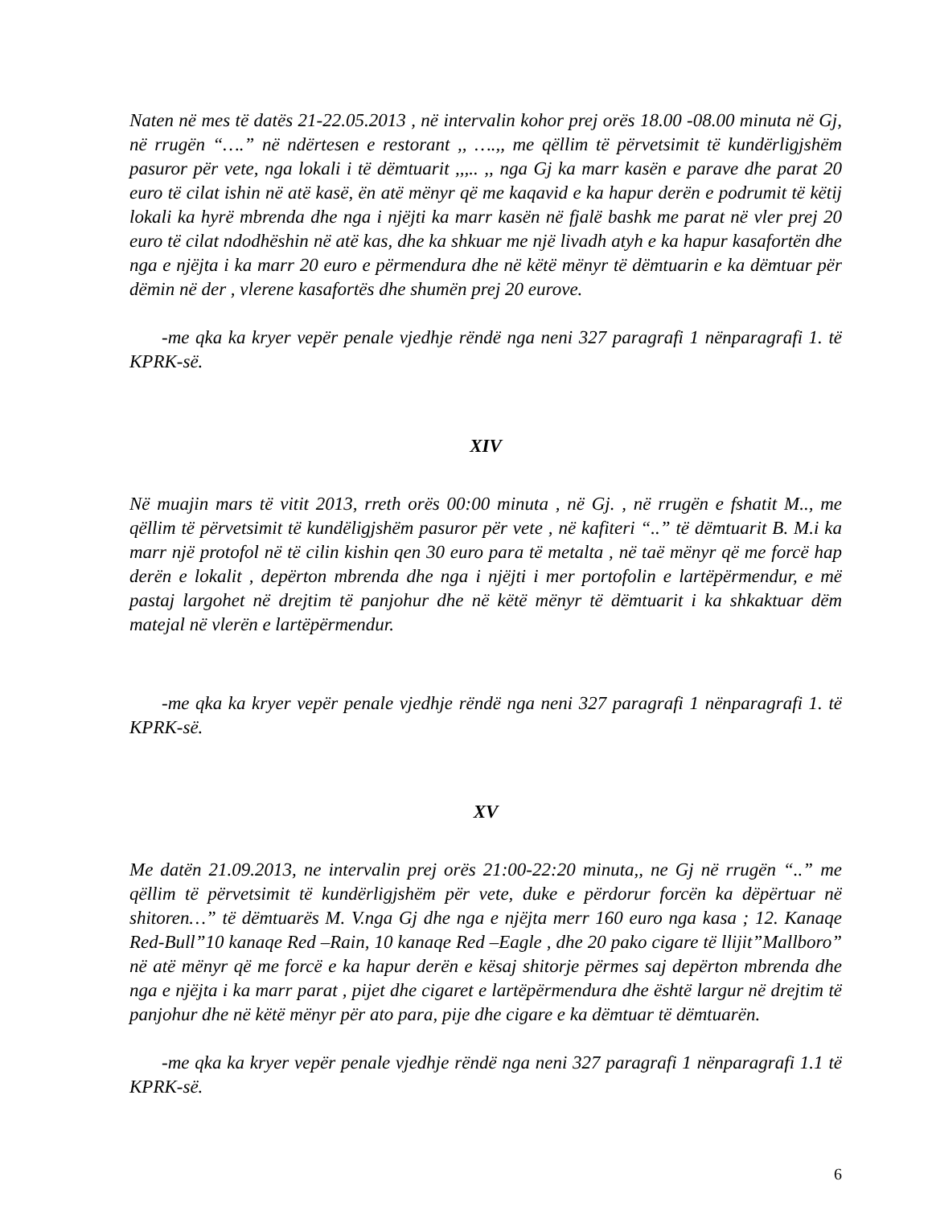Naten në mes të datës 21-22.05.2013 , në intervalin kohor prej orës 18.00 -08.00 minuta në Gj, në rrugën “….” në ndërtesen e restorant ,, ….,, me qëllim të përvetsimit të kundërligjshëm pasuror për vete, nga lokali i të dëmtuarit ,,,.. ,, nga Gj ka marr kasën e parave dhe parat 20 euro të cilat ishin në atë kasë, ën atë mënyr që me kaqavid e ka hapur derën e podrumit të këtij lokali ka hyrë mbrenda dhe nga i njëjti ka marr kasën në fjalë bashk me parat në vler prej 20 euro të cilat ndodhëshin në atë kas, dhe ka shkuar me një livadh atyh e ka hapur kasafortën dhe nga e njëjta i ka marr 20 euro e përmendura dhe në këtë mënyr të dëmtuarin e ka dëmtuar për dëmin në der , vlerene kasafortës dhe shumën prej 20 eurove.
-me qka ka kryer vepër penale vjedhje rëndë nga neni 327 paragrafi 1 nënparagrafi 1. të KPRK-së.
XIV
Në muajin mars të vitit 2013, rreth orës 00:00 minuta , në Gj. , në rrugën e fshatit M.., me qëllim të përvetsimit të kundëligjshëm pasuror për vete , në kafiteri “..” të dëmtuarit B. M.i ka marr një protofol në të cilin kishin qen 30 euro para të metalta , në taë mënyr që me forcë hap derën e lokalit , depërton mbrenda dhe nga i njëjti i mer portofolin e lartëpërmendur, e më pastaj largohet në drejtim të panjohur dhe në këtë mënyr të dëmtuarit i ka shkaktuar dëm matejal në vlerën e lartëpërmendur.
-me qka ka kryer vepër penale vjedhje rëndë nga neni 327 paragrafi 1 nënparagrafi 1. të KPRK-së.
XV
Me datën 21.09.2013, ne intervalin prej orës 21:00-22:20 minuta,, ne Gj në rrugën “..” me qëllim të përvetsimit të kundërligjshëm për vete, duke e përdorur forcën ka dëpërtuar në shitoren…” të dëmtuarës M. V.nga Gj dhe nga e njëjta merr 160 euro nga kasa ; 12. Kanaqe Red-Bull”10 kanaqe Red –Rain, 10 kanaqe Red –Eagle , dhe 20 pako cigare të llijit”Mallboro” në atë mënyr që me forcë e ka hapur derën e kësaj shitorje përmes saj depërton mbrenda dhe nga e njëjta i ka marr parat , pijet dhe cigaret e lartëpërmendura dhe është largur në drejtim të panjohur dhe në këtë mënyr për ato para, pije dhe cigare e ka dëmtuar të dëmtuarën.
-me qka ka kryer vepër penale vjedhje rëndë nga neni 327 paragrafi 1 nënparagrafi 1.1 të KPRK-së.
6